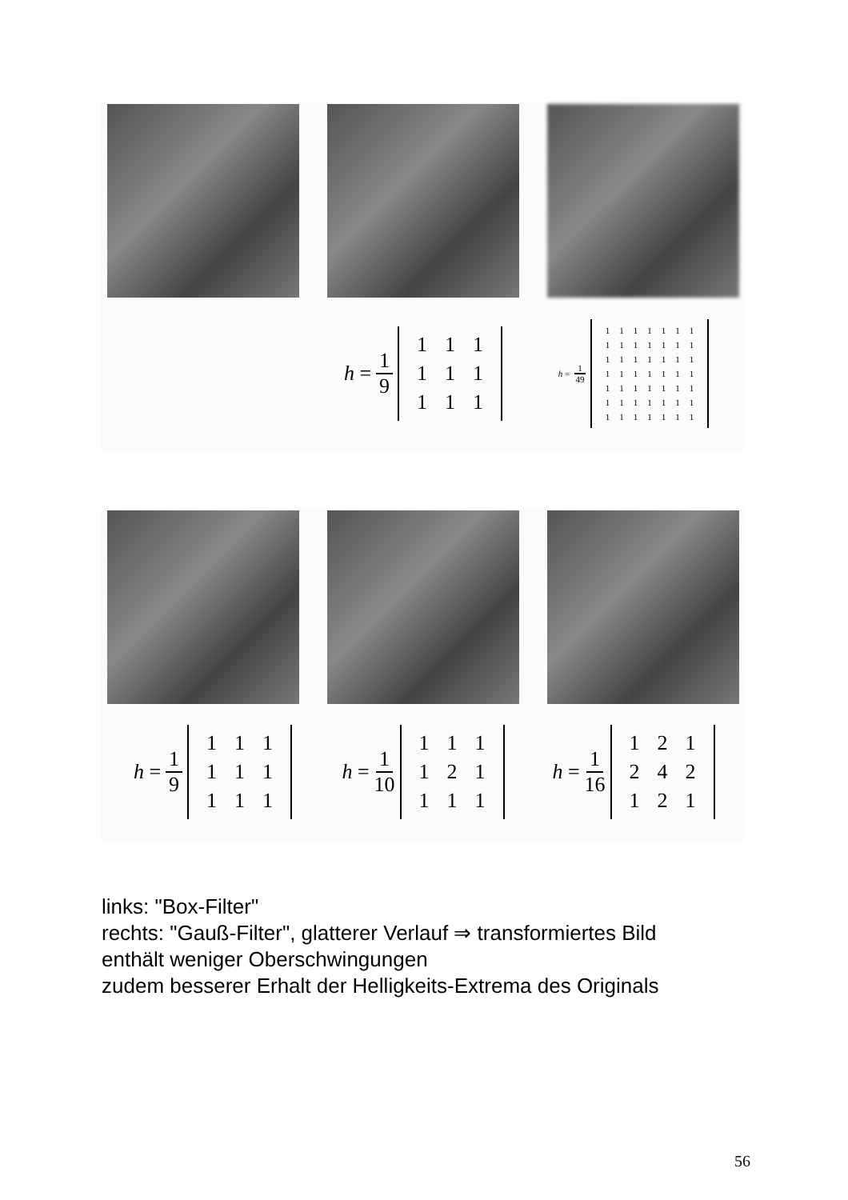h = 1 9
| 1 | 1 | 1 |
| 1 | 1 | 1 |
| 1 | 1 | 1 |
h = 1 49
| 1 | 1 | 1 | 1 | 1 | 1 | 1 |
| 1 | 1 | 1 | 1 | 1 | 1 | 1 |
| 1 | 1 | 1 | 1 | 1 | 1 | 1 |
| 1 | 1 | 1 | 1 | 1 | 1 | 1 |
| 1 | 1 | 1 | 1 | 1 | 1 | 1 |
| 1 | 1 | 1 | 1 | 1 | 1 | 1 |
| 1 | 1 | 1 | 1 | 1 | 1 | 1 |
h = 1 9
| 1 | 1 | 1 |
| 1 | 1 | 1 |
| 1 | 1 | 1 |
h = 1 10
| 1 | 1 | 1 |
| 1 | 2 | 1 |
| 1 | 1 | 1 |
h = 1 16
| 1 | 2 | 1 |
| 2 | 4 | 2 |
| 1 | 2 | 1 |
links: "Box-Filter"
rechts: "Gauß-Filter", glatterer Verlauf ⇒ transformiertes Bild
enthält weniger Oberschwingungen
zudem besserer Erhalt der Helligkeits-Extrema des Originals
56